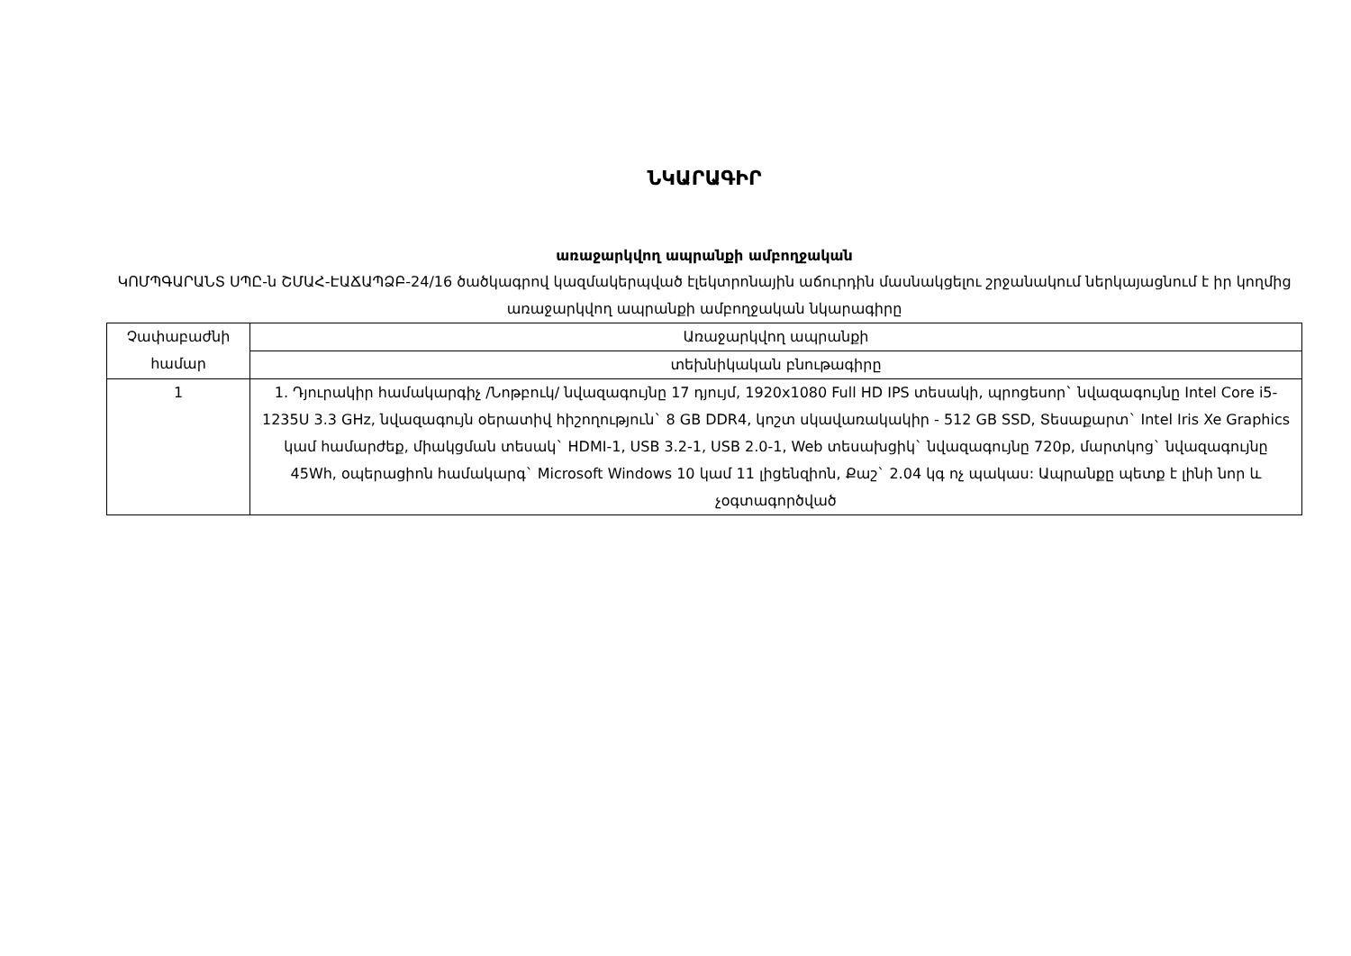ՆԿԱՐԱԳԻՐ
առաջարկվող ապրանքի ամբողջական
ԿՈՄՊԳԱՐԱՆՏ ՍՊԸ-ն ՇՄԱՀ-ԷԱՃԱՊՁԲ-24/16 ծածկագրով կազմակերպված էլեկտրոնային աճուրդին մասնակցելու շրջանակում ներկայացնում է իր կողմից առաջարկվող ապրանքի ամբողջական նկարագիրը
| Չափաբաժնի համար | Առաջարկվող ապրանքի |
| | տեխնիկական բնութագիրը |
| 1 | 1. Դյուրակիր համակարգիչ /Նոթբուկ/ նվազագույնը 17 դյույմ, 1920x1080 Full HD IPS տեսակի, պրոցեսոր` նվազագույնը Intel Core i5-1235U 3.3 GHz, նվազագույն օերատիվ հիշողություն` 8 GB DDR4, կոշտ սկավառակակիր - 512 GB SSD, Տեսաքարտ` Intel Iris Xe Graphics կամ համարժեք, միակցման տեսակ` HDMI-1, USB 3.2-1, USB 2.0-1, Web տեսախցիկ` նվազագույնը 720p, մարտկոց` նվազագույնը 45Wh, օպերացիոն համակարգ` Microsoft Windows 10 կամ 11 լիցենզիոն, Քաշ` 2.04 կգ ոչ պակաս: Ապրանքը պետք է լինի նոր և չօգտագործված |